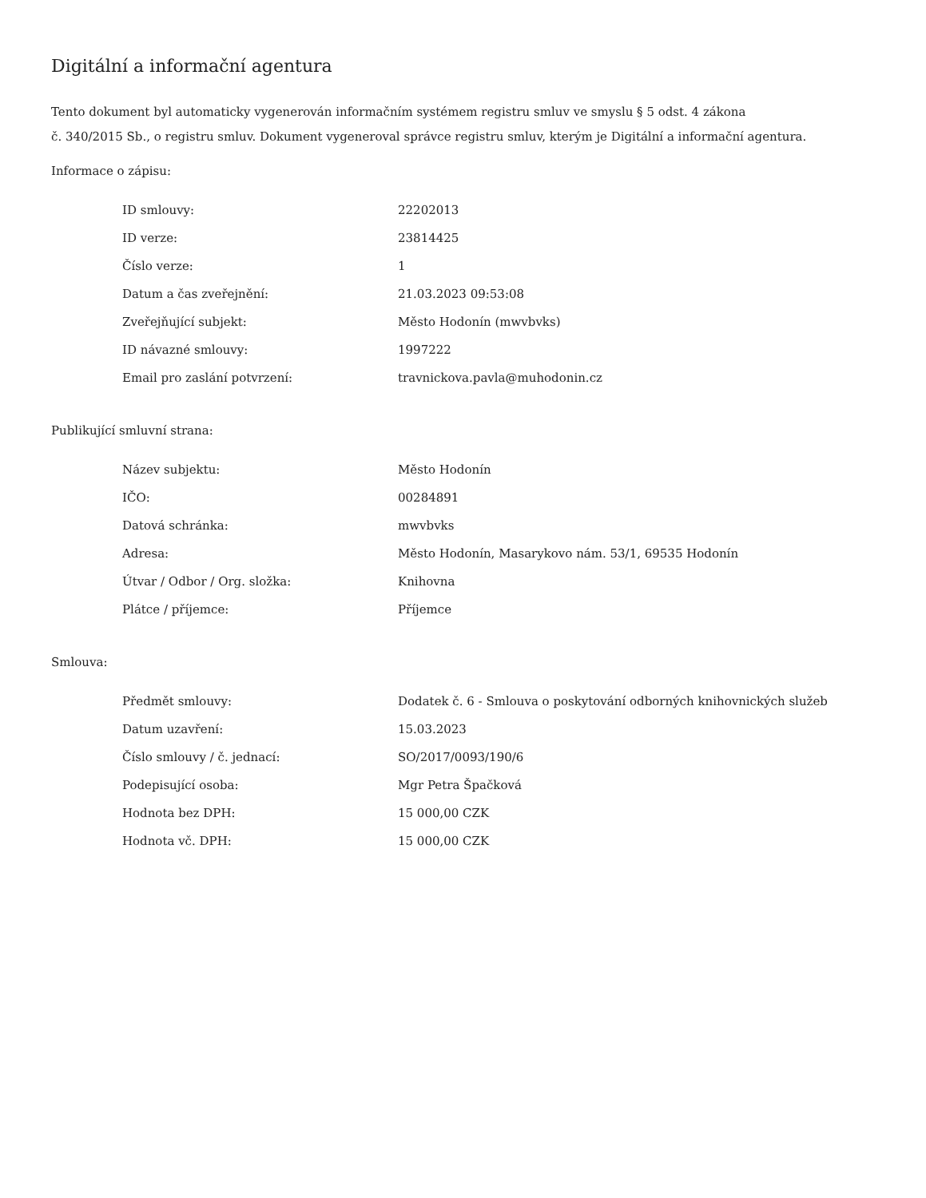Digitální a informační agentura
Tento dokument byl automaticky vygenerován informačním systémem registru smluv ve smyslu § 5 odst. 4 zákona
č. 340/2015 Sb., o registru smluv. Dokument vygeneroval správce registru smluv, kterým je Digitální a informační agentura.
Informace o zápisu:
| ID smlouvy: | 22202013 |
| ID verze: | 23814425 |
| Číslo verze: | 1 |
| Datum a čas zveřejnění: | 21.03.2023 09:53:08 |
| Zveřejňující subjekt: | Město Hodonín (mwvbvks) |
| ID návazné smlouvy: | 1997222 |
| Email pro zaslání potvrzení: | travnickova.pavla@muhodonin.cz |
Publikující smluvní strana:
| Název subjektu: | Město Hodonín |
| IČO: | 00284891 |
| Datová schránka: | mwvbvks |
| Adresa: | Město Hodonín, Masarykovo nám. 53/1, 69535 Hodonín |
| Útvar / Odbor / Org. složka: | Knihovna |
| Plátce / příjemce: | Příjemce |
Smlouva:
| Předmět smlouvy: | Dodatek č. 6 - Smlouva o poskytování odborných knihovnických služeb |
| Datum uzavření: | 15.03.2023 |
| Číslo smlouvy / č. jednací: | SO/2017/0093/190/6 |
| Podepisující osoba: | Mgr Petra Špačková |
| Hodnota bez DPH: | 15 000,00 CZK |
| Hodnota vč. DPH: | 15 000,00 CZK |